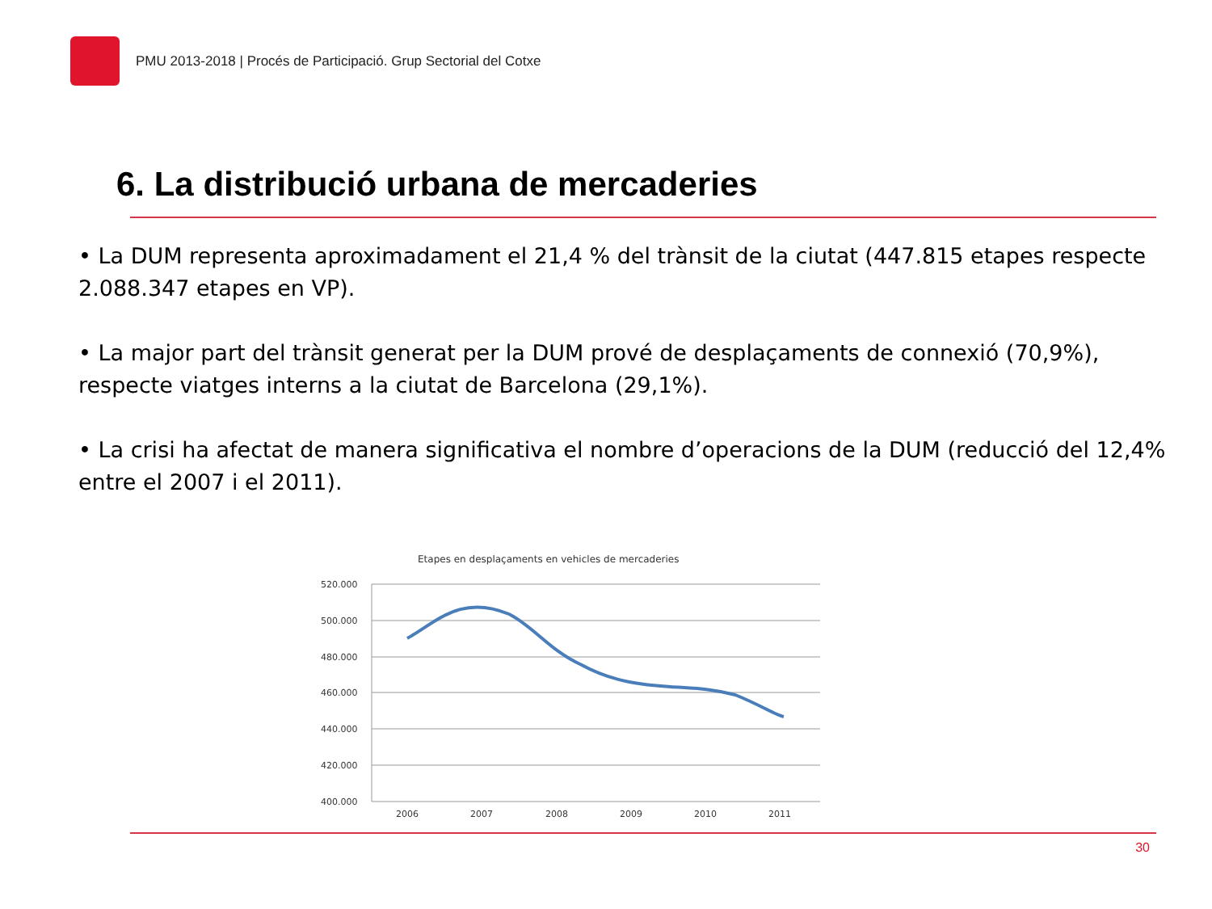PMU 2013-2018 | Procés de Participació. Grup Sectorial del Cotxe
6. La distribució urbana de mercaderies
• La DUM representa aproximadament el 21,4 % del trànsit de la ciutat (447.815 etapes respecte 2.088.347 etapes en VP).
• La major part del trànsit generat per la DUM prové de desplaçaments de connexió (70,9%), respecte viatges interns a la ciutat de Barcelona (29,1%).
• La crisi ha afectat de manera significativa el nombre d’operacions de la DUM (reducció del 12,4% entre el 2007 i el 2011).
Etapes en desplaçaments en vehicles de mercaderies
520.000
500.000
480.000
460.000
440.000
420.000
400.000
2006
2007
2008
2009
2010
2011
30